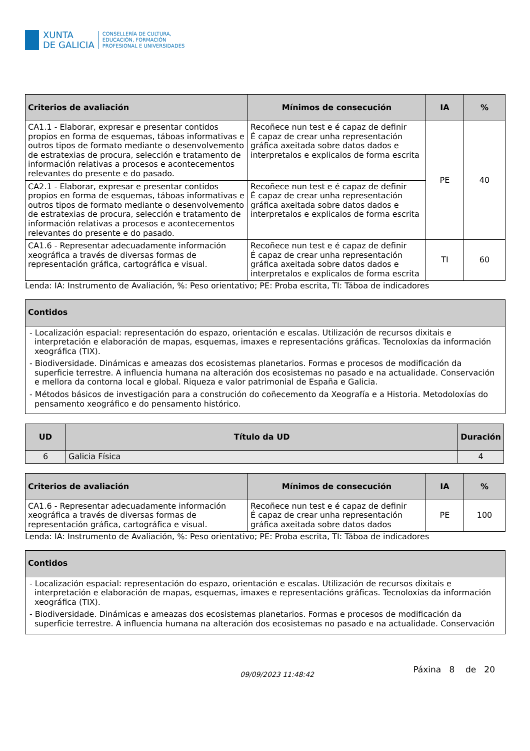XUNTA
DE GALICIA
CONSELLERÍA DE CULTURA,
EDUCACIÓN, FORMACIÓN
PROFESIONAL E UNIVERSIDADES
| Criterios de avaliación | Mínimos de consecución | IA | % |
| --- | --- | --- | --- |
| CA1.1 - Elaborar, expresar e presentar contidos propios en forma de esquemas, táboas informativas e outros tipos de formato mediante o desenvolvemento de estratexias de procura, selección e tratamento de información relativas a procesos e acontecementos relevantes do presente e do pasado. | Recoñece nun test e é capaz de definir É capaz de crear unha representación gráfica axeitada sobre datos dados e interpretalos e explicalos de forma escrita | PE | 40 |
| CA2.1 - Elaborar, expresar e presentar contidos propios en forma de esquemas, táboas informativas e outros tipos de formato mediante o desenvolvemento de estratexias de procura, selección e tratamento de información relativas a procesos e acontecementos relevantes do presente e do pasado. | Recoñece nun test e é capaz de definir É capaz de crear unha representación gráfica axeitada sobre datos dados e interpretalos e explicalos de forma escrita | | |
| CA1.6 - Representar adecuadamente información xeográfica a través de diversas formas de representación gráfica, cartográfica e visual. | Recoñece nun test e é capaz de definir É capaz de crear unha representación gráfica axeitada sobre datos dados e interpretalos e explicalos de forma escrita | TI | 60 |
Lenda: IA: Instrumento de Avaliación, %: Peso orientativo; PE: Proba escrita, TI: Táboa de indicadores
| Contidos |
| --- |
| - Localización espacial: representación do espazo, orientación e escalas. Utilización de recursos dixitais e interpretación e elaboración de mapas, esquemas, imaxes e representacións gráficas. Tecnoloxías da información xeográfica (TIX). - Biodiversidade. Dinámicas e ameazas dos ecosistemas planetarios. Formas e procesos de modificación da superficie terrestre. A influencia humana na alteración dos ecosistemas no pasado e na actualidade. Conservación e mellora da contorna local e global. Riqueza e valor patrimonial de España e Galicia. - Métodos básicos de investigación para a construción do coñecemento da Xeografía e a Historia. Metodoloxías do pensamento xeográfico e do pensamento histórico. |
| UD | Título da UD | Duración |
| --- | --- | --- |
| 6 | Galicia Física | 4 |
| Criterios de avaliación | Mínimos de consecución | IA | % |
| --- | --- | --- | --- |
| CA1.6 - Representar adecuadamente información xeográfica a través de diversas formas de representación gráfica, cartográfica e visual. | Recoñece nun test e é capaz de definir É capaz de crear unha representación gráfica axeitada sobre datos dados | PE | 100 |
Lenda: IA: Instrumento de Avaliación, %: Peso orientativo; PE: Proba escrita, TI: Táboa de indicadores
| Contidos |
| --- |
| - Localización espacial: representación do espazo, orientación e escalas. Utilización de recursos dixitais e interpretación e elaboración de mapas, esquemas, imaxes e representacións gráficas. Tecnoloxías da información xeográfica (TIX). - Biodiversidade. Dinámicas e ameazas dos ecosistemas planetarios. Formas e procesos de modificación da superficie terrestre. A influencia humana na alteración dos ecosistemas no pasado e na actualidade. Conservación |
09/09/2023 11:48:42 Páxina 8 de 20